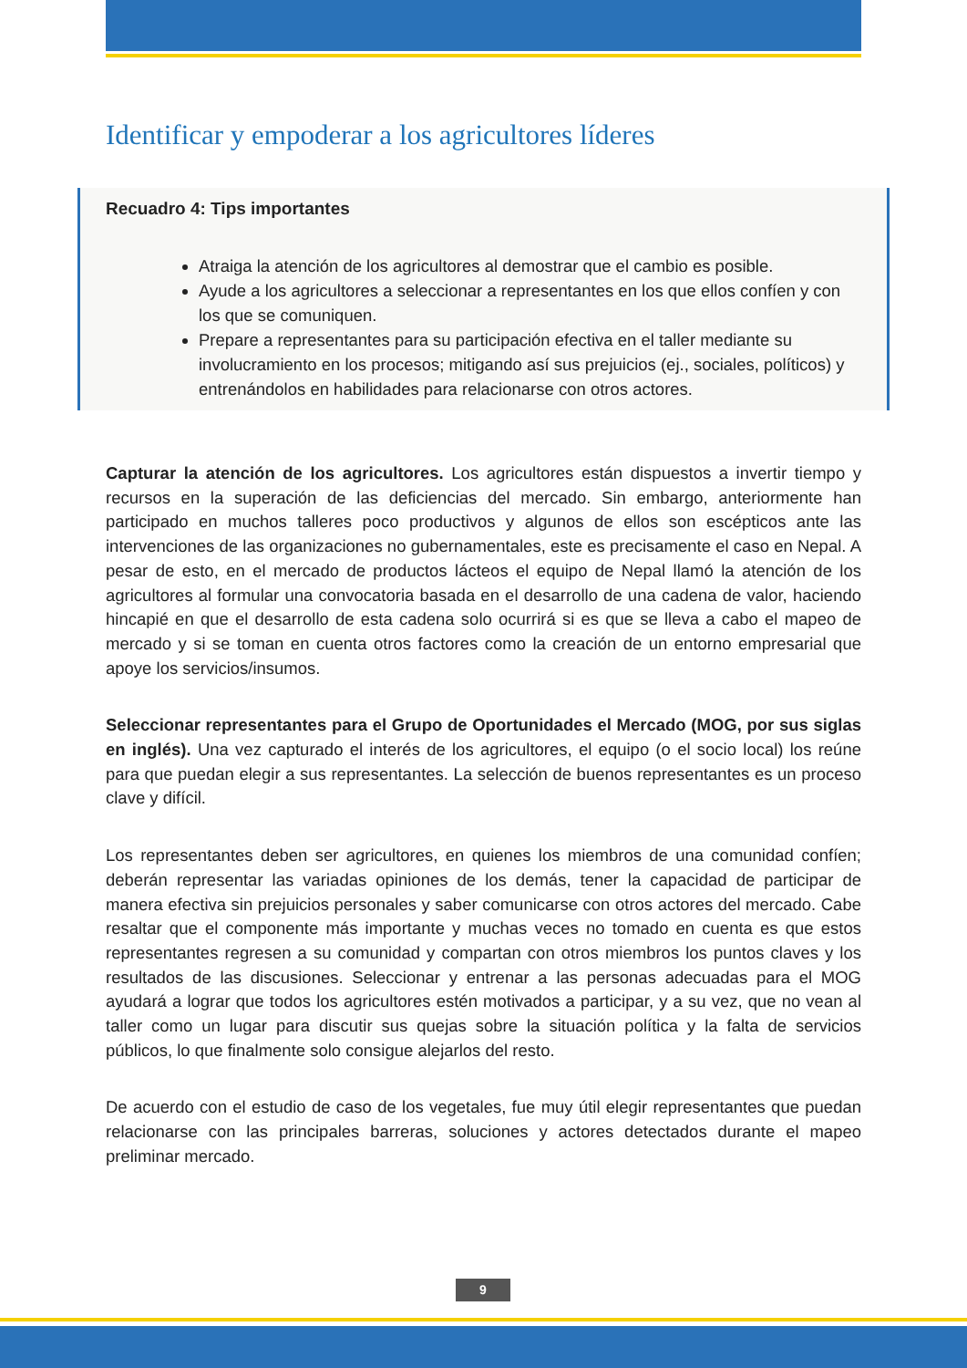Identificar y empoderar a los agricultores líderes
Recuadro 4: Tips importantes
Atraiga la atención de los agricultores al demostrar que el cambio es posible.
Ayude a los agricultores a seleccionar a representantes en los que ellos confíen y con los que se comuniquen.
Prepare a representantes para su participación efectiva en el taller mediante su involucramiento en los procesos; mitigando así sus prejuicios (ej., sociales, políticos) y entrenándolos en habilidades para relacionarse con otros actores.
Capturar la atención de los agricultores. Los agricultores están dispuestos a invertir tiempo y recursos en la superación de las deficiencias del mercado. Sin embargo, anteriormente han participado en muchos talleres poco productivos y algunos de ellos son escépticos ante las intervenciones de las organizaciones no gubernamentales, este es precisamente el caso en Nepal. A pesar de esto, en el mercado de productos lácteos el equipo de Nepal llamó la atención de los agricultores al formular una convocatoria basada en el desarrollo de una cadena de valor, haciendo hincapié en que el desarrollo de esta cadena solo ocurrirá si es que se lleva a cabo el mapeo de mercado y si se toman en cuenta otros factores como la creación de un entorno empresarial que apoye los servicios/insumos.
Seleccionar representantes para el Grupo de Oportunidades el Mercado (MOG, por sus siglas en inglés). Una vez capturado el interés de los agricultores, el equipo (o el socio local) los reúne para que puedan elegir a sus representantes. La selección de buenos representantes es un proceso clave y difícil.
Los representantes deben ser agricultores, en quienes los miembros de una comunidad confíen; deberán representar las variadas opiniones de los demás, tener la capacidad de participar de manera efectiva sin prejuicios personales y saber comunicarse con otros actores del mercado. Cabe resaltar que el componente más importante y muchas veces no tomado en cuenta es que estos representantes regresen a su comunidad y compartan con otros miembros los puntos claves y los resultados de las discusiones. Seleccionar y entrenar a las personas adecuadas para el MOG ayudará a lograr que todos los agricultores estén motivados a participar, y a su vez, que no vean al taller como un lugar para discutir sus quejas sobre la situación política y la falta de servicios públicos, lo que finalmente solo consigue alejarlos del resto.
De acuerdo con el estudio de caso de los vegetales, fue muy útil elegir representantes que puedan relacionarse con las principales barreras, soluciones y actores detectados durante el mapeo preliminar mercado.
9